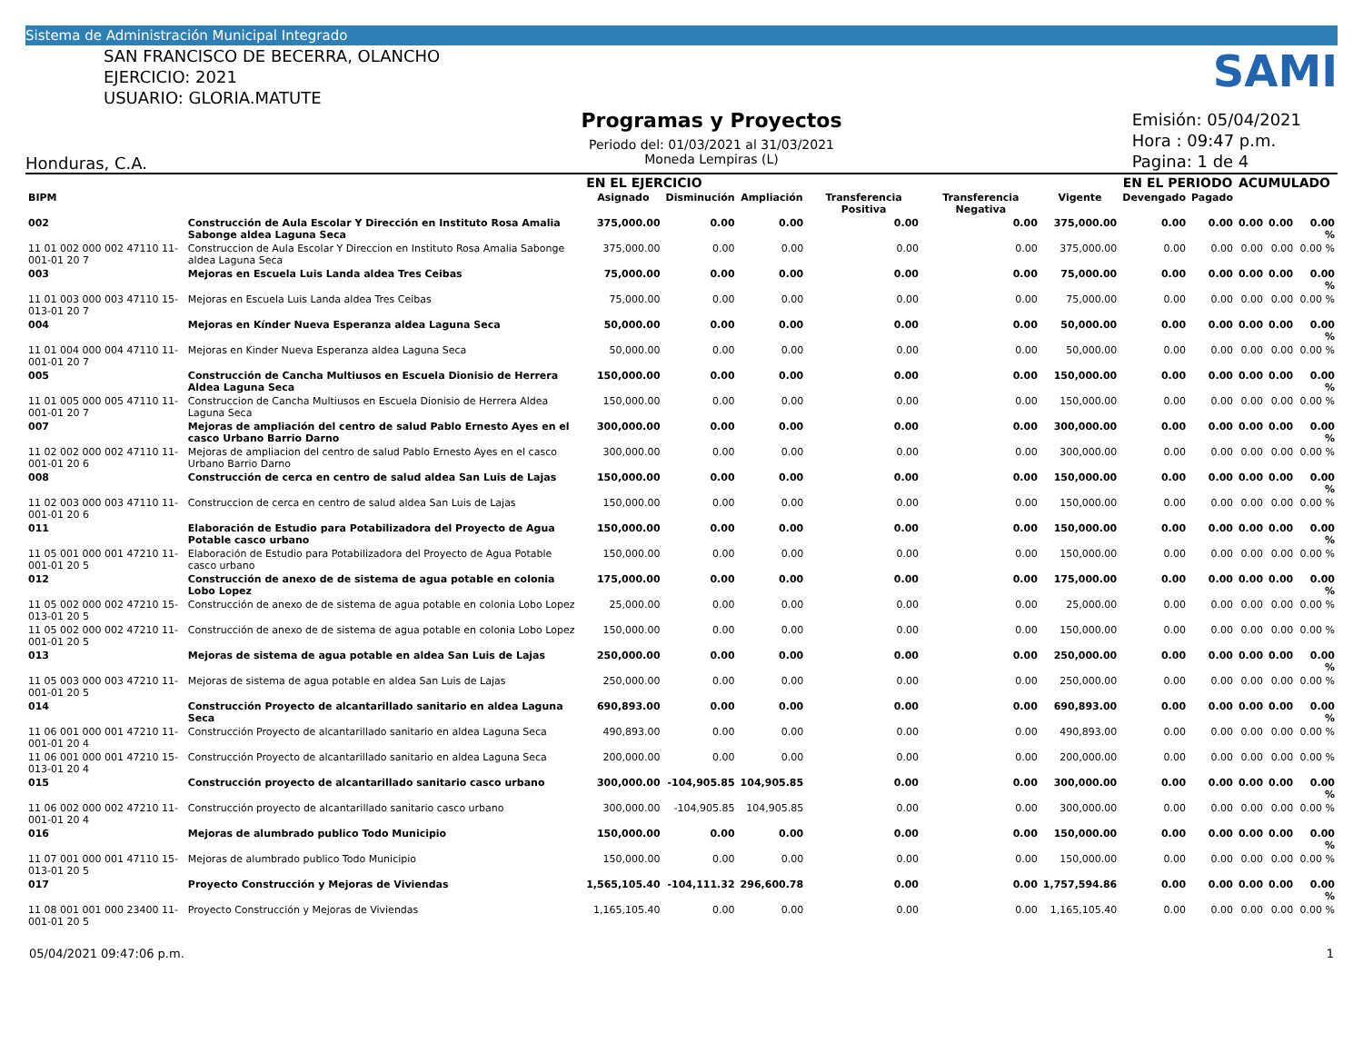Sistema de Administración Municipal Integrado
SAN FRANCISCO DE BECERRA, OLANCHO
EJERCICIO: 2021
USUARIO: GLORIA.MATUTE
Programas y Proyectos
Periodo del: 01/03/2021 al 31/03/2021
Moneda Lempiras (L)
SAMI
Emisión: 05/04/2021
Hora : 09:47 p.m.
Pagina: 1 de 4
Honduras, C.A.
| | | EN EL EJERCICIO | | | | | | EN EL PERIODO | | ACUMULADO | | |
| --- | --- | --- | --- | --- | --- | --- | --- | --- | --- | --- | --- | --- |
| BIPM | | Asignado | Disminución | Ampliación | Transferencia Positiva | Transferencia Negativa | Vigente | Devengado | Pagado | | | |
| 002 | Construcción de Aula Escolar Y Dirección en Instituto Rosa Amalia Sabonge aldea Laguna Seca | 375,000.00 | 0.00 | 0.00 | 0.00 | 0.00 | 375,000.00 | 0.00 | 0.00 | 0.00 | 0.00 | 0.00 % |
| 11 01 002 000 002 47110 11-001-01 20 7 | Construccion de Aula Escolar Y Direccion en Instituto Rosa Amalia Sabonge aldea Laguna Seca | 375,000.00 | 0.00 | 0.00 | 0.00 | 0.00 | 375,000.00 | 0.00 | 0.00 | 0.00 | 0.00 | 0.00 % |
| 003 | Mejoras en Escuela Luis Landa aldea Tres Ceibas | 75,000.00 | 0.00 | 0.00 | 0.00 | 0.00 | 75,000.00 | 0.00 | 0.00 | 0.00 | 0.00 | 0.00 % |
| 11 01 003 000 003 47110 15-013-01 20 7 | Mejoras en Escuela Luis Landa aldea Tres Ceibas | 75,000.00 | 0.00 | 0.00 | 0.00 | 0.00 | 75,000.00 | 0.00 | 0.00 | 0.00 | 0.00 | 0.00 % |
| 004 | Mejoras en Kínder Nueva Esperanza aldea Laguna Seca | 50,000.00 | 0.00 | 0.00 | 0.00 | 0.00 | 50,000.00 | 0.00 | 0.00 | 0.00 | 0.00 | 0.00 % |
| 11 01 004 000 004 47110 11-001-01 20 7 | Mejoras en Kinder Nueva Esperanza aldea Laguna Seca | 50,000.00 | 0.00 | 0.00 | 0.00 | 0.00 | 50,000.00 | 0.00 | 0.00 | 0.00 | 0.00 | 0.00 % |
| 005 | Construcción de Cancha Multiusos en Escuela Dionisio de Herrera Aldea Laguna Seca | 150,000.00 | 0.00 | 0.00 | 0.00 | 0.00 | 150,000.00 | 0.00 | 0.00 | 0.00 | 0.00 | 0.00 % |
| 11 01 005 000 005 47110 11-001-01 20 7 | Construccion de Cancha Multiusos en Escuela Dionisio de Herrera Aldea Laguna Seca | 150,000.00 | 0.00 | 0.00 | 0.00 | 0.00 | 150,000.00 | 0.00 | 0.00 | 0.00 | 0.00 | 0.00 % |
| 007 | Mejoras de ampliación del centro de salud Pablo Ernesto Ayes en el casco Urbano Barrio Darno | 300,000.00 | 0.00 | 0.00 | 0.00 | 0.00 | 300,000.00 | 0.00 | 0.00 | 0.00 | 0.00 | 0.00 % |
| 11 02 002 000 002 47110 11-001-01 20 6 | Mejoras de ampliacion del centro de salud Pablo Ernesto Ayes en el casco Urbano Barrio Darno | 300,000.00 | 0.00 | 0.00 | 0.00 | 0.00 | 300,000.00 | 0.00 | 0.00 | 0.00 | 0.00 | 0.00 % |
| 008 | Construcción de cerca en centro de salud aldea San Luis de Lajas | 150,000.00 | 0.00 | 0.00 | 0.00 | 0.00 | 150,000.00 | 0.00 | 0.00 | 0.00 | 0.00 | 0.00 % |
| 11 02 003 000 003 47110 11-001-01 20 6 | Construccion de cerca en centro de salud aldea San Luis de Lajas | 150,000.00 | 0.00 | 0.00 | 0.00 | 0.00 | 150,000.00 | 0.00 | 0.00 | 0.00 | 0.00 | 0.00 % |
| 011 | Elaboración de Estudio para Potabilizadora del Proyecto de Agua Potable casco urbano | 150,000.00 | 0.00 | 0.00 | 0.00 | 0.00 | 150,000.00 | 0.00 | 0.00 | 0.00 | 0.00 | 0.00 % |
| 11 05 001 000 001 47210 11-001-01 20 5 | Elaboración de Estudio para Potabilizadora del Proyecto de Agua Potable casco urbano | 150,000.00 | 0.00 | 0.00 | 0.00 | 0.00 | 150,000.00 | 0.00 | 0.00 | 0.00 | 0.00 | 0.00 % |
| 012 | Construcción de anexo de de sistema de agua potable en colonia Lobo Lopez | 175,000.00 | 0.00 | 0.00 | 0.00 | 0.00 | 175,000.00 | 0.00 | 0.00 | 0.00 | 0.00 | 0.00 % |
| 11 05 002 000 002 47210 15-013-01 20 5 | Construcción de anexo de de sistema de agua potable en colonia Lobo Lopez | 25,000.00 | 0.00 | 0.00 | 0.00 | 0.00 | 25,000.00 | 0.00 | 0.00 | 0.00 | 0.00 | 0.00 % |
| 11 05 002 000 002 47210 11-001-01 20 5 | Construcción de anexo de de sistema de agua potable en colonia Lobo Lopez | 150,000.00 | 0.00 | 0.00 | 0.00 | 0.00 | 150,000.00 | 0.00 | 0.00 | 0.00 | 0.00 | 0.00 % |
| 013 | Mejoras de sistema de agua potable en aldea San Luis de Lajas | 250,000.00 | 0.00 | 0.00 | 0.00 | 0.00 | 250,000.00 | 0.00 | 0.00 | 0.00 | 0.00 | 0.00 % |
| 11 05 003 000 003 47210 11-001-01 20 5 | Mejoras de sistema de agua potable en aldea San Luis de Lajas | 250,000.00 | 0.00 | 0.00 | 0.00 | 0.00 | 250,000.00 | 0.00 | 0.00 | 0.00 | 0.00 | 0.00 % |
| 014 | Construcción Proyecto de alcantarillado sanitario en aldea Laguna Seca | 690,893.00 | 0.00 | 0.00 | 0.00 | 0.00 | 690,893.00 | 0.00 | 0.00 | 0.00 | 0.00 | 0.00 % |
| 11 06 001 000 001 47210 11-001-01 20 4 | Construcción Proyecto de alcantarillado sanitario en aldea Laguna Seca | 490,893.00 | 0.00 | 0.00 | 0.00 | 0.00 | 490,893.00 | 0.00 | 0.00 | 0.00 | 0.00 | 0.00 % |
| 11 06 001 000 001 47210 15-013-01 20 4 | Construcción Proyecto de alcantarillado sanitario en aldea Laguna Seca | 200,000.00 | 0.00 | 0.00 | 0.00 | 0.00 | 200,000.00 | 0.00 | 0.00 | 0.00 | 0.00 | 0.00 % |
| 015 | Construcción proyecto de alcantarillado sanitario casco urbano | 300,000.00 | -104,905.85 | 104,905.85 | 0.00 | 0.00 | 300,000.00 | 0.00 | 0.00 | 0.00 | 0.00 | 0.00 % |
| 11 06 002 000 002 47210 11-001-01 20 4 | Construcción proyecto de alcantarillado sanitario casco urbano | 300,000.00 | -104,905.85 | 104,905.85 | 0.00 | 0.00 | 300,000.00 | 0.00 | 0.00 | 0.00 | 0.00 | 0.00 % |
| 016 | Mejoras de alumbrado publico Todo Municipio | 150,000.00 | 0.00 | 0.00 | 0.00 | 0.00 | 150,000.00 | 0.00 | 0.00 | 0.00 | 0.00 | 0.00 % |
| 11 07 001 000 001 47110 15-013-01 20 5 | Mejoras de alumbrado publico Todo Municipio | 150,000.00 | 0.00 | 0.00 | 0.00 | 0.00 | 150,000.00 | 0.00 | 0.00 | 0.00 | 0.00 | 0.00 % |
| 017 | Proyecto Construcción y Mejoras de Viviendas | 1,565,105.40 | -104,111.32 | 296,600.78 | 0.00 | 0.00 | 1,757,594.86 | 0.00 | 0.00 | 0.00 | 0.00 | 0.00 % |
| 11 08 001 001 000 23400 11-001-01 20 5 | Proyecto Construcción y Mejoras de Viviendas | 1,165,105.40 | 0.00 | 0.00 | 0.00 | 0.00 | 1,165,105.40 | 0.00 | 0.00 | 0.00 | 0.00 | 0.00 % |
05/04/2021 09:47:06 p.m. 1